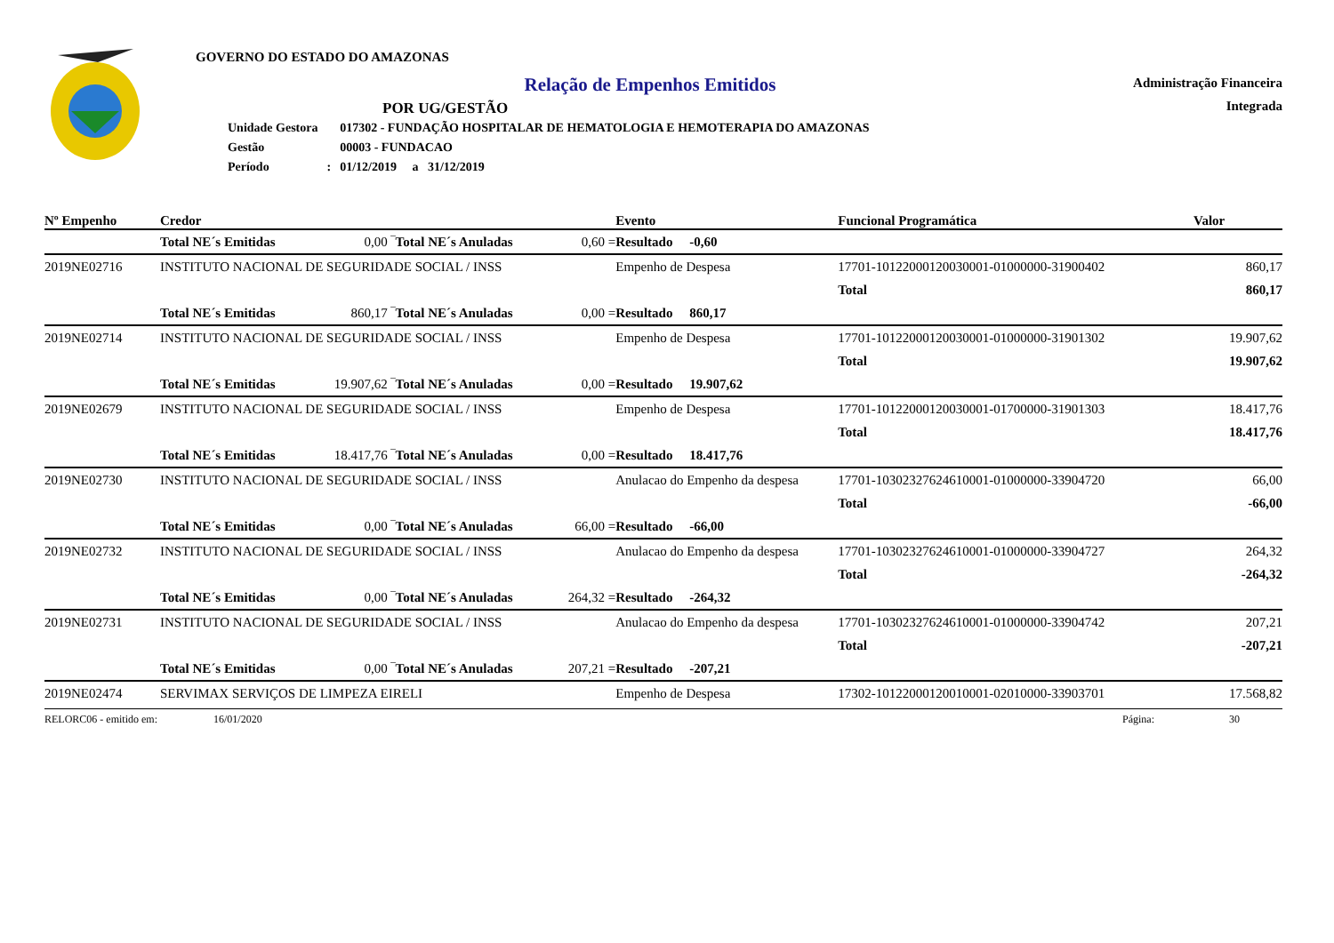GOVERNO DO ESTADO DO AMAZONAS
Relação de Empenhos Emitidos
POR UG/GESTÃO
| Unidade Gestora | | 017302 - FUNDAÇÃO HOSPITALAR DE HEMATOLOGIA E HEMOTERAPIA DO AMAZONAS |
| Gestão | | 00003 - FUNDACAO |
| Período | : | 01/12/2019 a 31/12/2019 |
Administração Financeira
Integrada
| Nº Empenho | Credor | | | | Evento | Funcional Programática | | Valor |
| --- | --- | --- | --- | --- | --- | --- | --- | --- |
| | Total NE´s Emitidas | 0,00 ‾ | Total NE´s Anuladas | 0,60 = | Resultado -0,60 | | | |
| 2019NE02716 | INSTITUTO NACIONAL DE SEGURIDADE SOCIAL / INSS | | | | Empenho de Despesa | 17701-10122000120030001-01000000-31900402 | | 860,17 |
| | | | | | | | Total | 860,17 |
| | Total NE´s Emitidas | 860,17 ‾ | Total NE´s Anuladas | 0,00 = | Resultado 860,17 | | | |
| 2019NE02714 | INSTITUTO NACIONAL DE SEGURIDADE SOCIAL / INSS | | | | Empenho de Despesa | 17701-10122000120030001-01000000-31901302 | | 19.907,62 |
| | | | | | | | Total | 19.907,62 |
| | Total NE´s Emitidas | 19.907,62 ‾ | Total NE´s Anuladas | 0,00 = | Resultado 19.907,62 | | | |
| 2019NE02679 | INSTITUTO NACIONAL DE SEGURIDADE SOCIAL / INSS | | | | Empenho de Despesa | 17701-10122000120030001-01700000-31901303 | | 18.417,76 |
| | | | | | | | Total | 18.417,76 |
| | Total NE´s Emitidas | 18.417,76 ‾ | Total NE´s Anuladas | 0,00 = | Resultado 18.417,76 | | | |
| 2019NE02730 | INSTITUTO NACIONAL DE SEGURIDADE SOCIAL / INSS | | | | Anulacao do Empenho da despesa | 17701-10302327624610001-01000000-33904720 | | 66,00 |
| | | | | | | | Total | -66,00 |
| | Total NE´s Emitidas | 0,00 ‾ | Total NE´s Anuladas | 66,00 = | Resultado -66,00 | | | |
| 2019NE02732 | INSTITUTO NACIONAL DE SEGURIDADE SOCIAL / INSS | | | | Anulacao do Empenho da despesa | 17701-10302327624610001-01000000-33904727 | | 264,32 |
| | | | | | | | Total | -264,32 |
| | Total NE´s Emitidas | 0,00 ‾ | Total NE´s Anuladas | 264,32 = | Resultado -264,32 | | | |
| 2019NE02731 | INSTITUTO NACIONAL DE SEGURIDADE SOCIAL / INSS | | | | Anulacao do Empenho da despesa | 17701-10302327624610001-01000000-33904742 | | 207,21 |
| | | | | | | | Total | -207,21 |
| | Total NE´s Emitidas | 0,00 ‾ | Total NE´s Anuladas | 207,21 = | Resultado -207,21 | | | |
| 2019NE02474 | SERVIMAX SERVIÇOS DE LIMPEZA EIRELI | | | | Empenho de Despesa | 17302-10122000120010001-02010000-33903701 | | 17.568,82 |
RELORC06 - emitido em: 16/01/2020 Página: 30